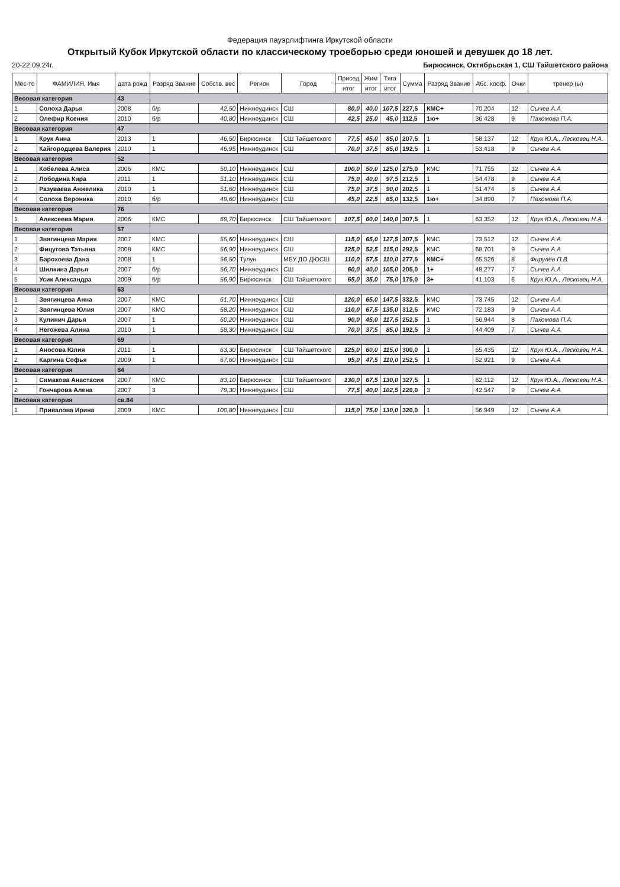Федерация пауэрлифтинга Иркутской области
Открытый Кубок Иркутской области по классическому троеборью среди юношей и девушек до 18 лет.
20-22.09.24г. Бирюсинск, Октябрьская 1, СШ Тайшетского района
| Мес-то | ФАМИЛИЯ, Имя | дата рожд | Разряд Звание | Собств. вес | Регион | Город | Присед | Жим | Тяга | Сумма | Разряд Звание | Абс. кооф. | Очки | тренер (ы) |
| --- | --- | --- | --- | --- | --- | --- | --- | --- | --- | --- | --- | --- | --- | --- |
| | | | | | | | итог | итог | итог | | | | | |
| Весовая категория | | 43 | | | | | | | | | | | | |
| 1 | Солоха Дарья | 2008 | б/р | 42,50 | Нижнеудинск | СШ | 80,0 | 40,0 | 107,5 | 227,5 | КМС+ | 70,204 | 12 | Сычев А.А |
| 2 | Олефир Ксения | 2010 | б/р | 40,80 | Нижнеудинск | СШ | 42,5 | 25,0 | 45,0 | 112,5 | 1ю+ | 36,428 | 9 | Пахомова П.А. |
| Весовая категория | | 47 | | | | | | | | | | | | |
| 1 | Крук Анна | 2013 | 1 | 46,50 | Бирюсинск | СШ Тайшетского | 77,5 | 45,0 | 85,0 | 207,5 | 1 | 58,137 | 12 | Крук Ю.А., Лесковец Н.А. |
| 2 | Кайгородцева Валерия | 2010 | 1 | 46,95 | Нижнеудинск | СШ | 70,0 | 37,5 | 85,0 | 192,5 | 1 | 53,418 | 9 | Сычев А.А |
| Весовая категория | | 52 | | | | | | | | | | | | |
| 1 | Кобелева Алиса | 2006 | КМС | 50,10 | Нижнеудинск | СШ | 100,0 | 50,0 | 125,0 | 275,0 | КМС | 71,755 | 12 | Сычев А.А |
| 2 | Лободина Кира | 2011 | 1 | 51,10 | Нижнеудинск | СШ | 75,0 | 40,0 | 97,5 | 212,5 | 1 | 54,478 | 9 | Сычев А.А |
| 3 | Разуваева Анжелика | 2010 | 1 | 51,60 | Нижнеудинск | СШ | 75,0 | 37,5 | 90,0 | 202,5 | 1 | 51,474 | 8 | Сычев А.А |
| 4 | Солоха Вероника | 2010 | б/р | 49,60 | Нижнеудинск | СШ | 45,0 | 22,5 | 65,0 | 132,5 | 1ю+ | 34,890 | 7 | Пахомова П.А. |
| Весовая категория | | 76 | | | | | | | | | | | | |
| 1 | Алексеева Мария | 2006 | КМС | 69,70 | Бирюсинск | СШ Тайшетского | 107,5 | 60,0 | 140,0 | 307,5 | 1 | 63,352 | 12 | Крук Ю.А., Лесковец Н.А. |
| Весовая категория | | 57 | | | | | | | | | | | | |
| 1 | Звягинцева Мария | 2007 | КМС | 55,60 | Нижнеудинск | СШ | 115,0 | 65,0 | 127,5 | 307,5 | КМС | 73,512 | 12 | Сычев А.А |
| 2 | Фицугова Татьяна | 2008 | КМС | 56,90 | Нижнеудинск | СШ | 125,0 | 52,5 | 115,0 | 292,5 | КМС | 68,701 | 9 | Сычев А.А |
| 3 | Барохоева Дана | 2008 | 1 | 56,50 | Тулун | МБУ ДО ДЮСШ | 110,0 | 57,5 | 110,0 | 277,5 | КМС+ | 65,526 | 8 | Фирулёв П.В. |
| 4 | Шилкина Дарья | 2007 | б/р | 56,70 | Нижнеудинск | СШ | 60,0 | 40,0 | 105,0 | 205,0 | 1+ | 48,277 | 7 | Сычев А.А |
| 5 | Усик Александра | 2009 | б/р | 56,90 | Бирюсинск | СШ Тайшетского | 65,0 | 35,0 | 75,0 | 175,0 | 3+ | 41,103 | 6 | Крук Ю.А., Лесковец Н.А. |
| Весовая категория | | 63 | | | | | | | | | | | | |
| 1 | Звягинцева Анна | 2007 | КМС | 61,70 | Нижнеудинск | СШ | 120,0 | 65,0 | 147,5 | 332,5 | КМС | 73,745 | 12 | Сычев А.А |
| 2 | Звягинцева Юлия | 2007 | КМС | 58,20 | Нижнеудинск | СШ | 110,0 | 67,5 | 135,0 | 312,5 | КМС | 72,183 | 9 | Сычев А.А |
| 3 | Кулинич Дарья | 2007 | 1 | 60,20 | Нижнеудинск | СШ | 90,0 | 45,0 | 117,5 | 252,5 | 1 | 56,944 | 8 | Пахомова П.А. |
| 4 | Негожева Алина | 2010 | 1 | 58,30 | Нижнеудинск | СШ | 70,0 | 37,5 | 85,0 | 192,5 | 3 | 44,409 | 7 | Сычев А.А |
| Весовая категория | | 69 | | | | | | | | | | | | |
| 1 | Аносова Юлия | 2011 | 1 | 63,30 | Бирюсинск | СШ Тайшетского | 125,0 | 60,0 | 115,0 | 300,0 | 1 | 65,435 | 12 | Крук Ю.А., Лесковец Н.А. |
| 2 | Каргина Софья | 2009 | 1 | 67,60 | Нижнеудинск | СШ | 95,0 | 47,5 | 110,0 | 252,5 | 1 | 52,921 | 9 | Сычев А.А |
| Весовая категория | | 84 | | | | | | | | | | | | |
| 1 | Симакова Анастасия | 2007 | КМС | 83,10 | Бирюсинск | СШ Тайшетского | 130,0 | 67,5 | 130,0 | 327,5 | 1 | 62,112 | 12 | Крук Ю.А., Лесковец Н.А. |
| 2 | Гончарова Алена | 2007 | 3 | 79,30 | Нижнеудинск | СШ | 77,5 | 40,0 | 102,5 | 220,0 | 3 | 42,547 | 9 | Сычев А.А |
| Весовая категория | | св.84 | | | | | | | | | | | | |
| 1 | Привалова Ирина | 2009 | КМС | 100,80 | Нижнеудинск | СШ | 115,0 | 75,0 | 130,0 | 320,0 | 1 | 56,949 | 12 | Сычев А.А |